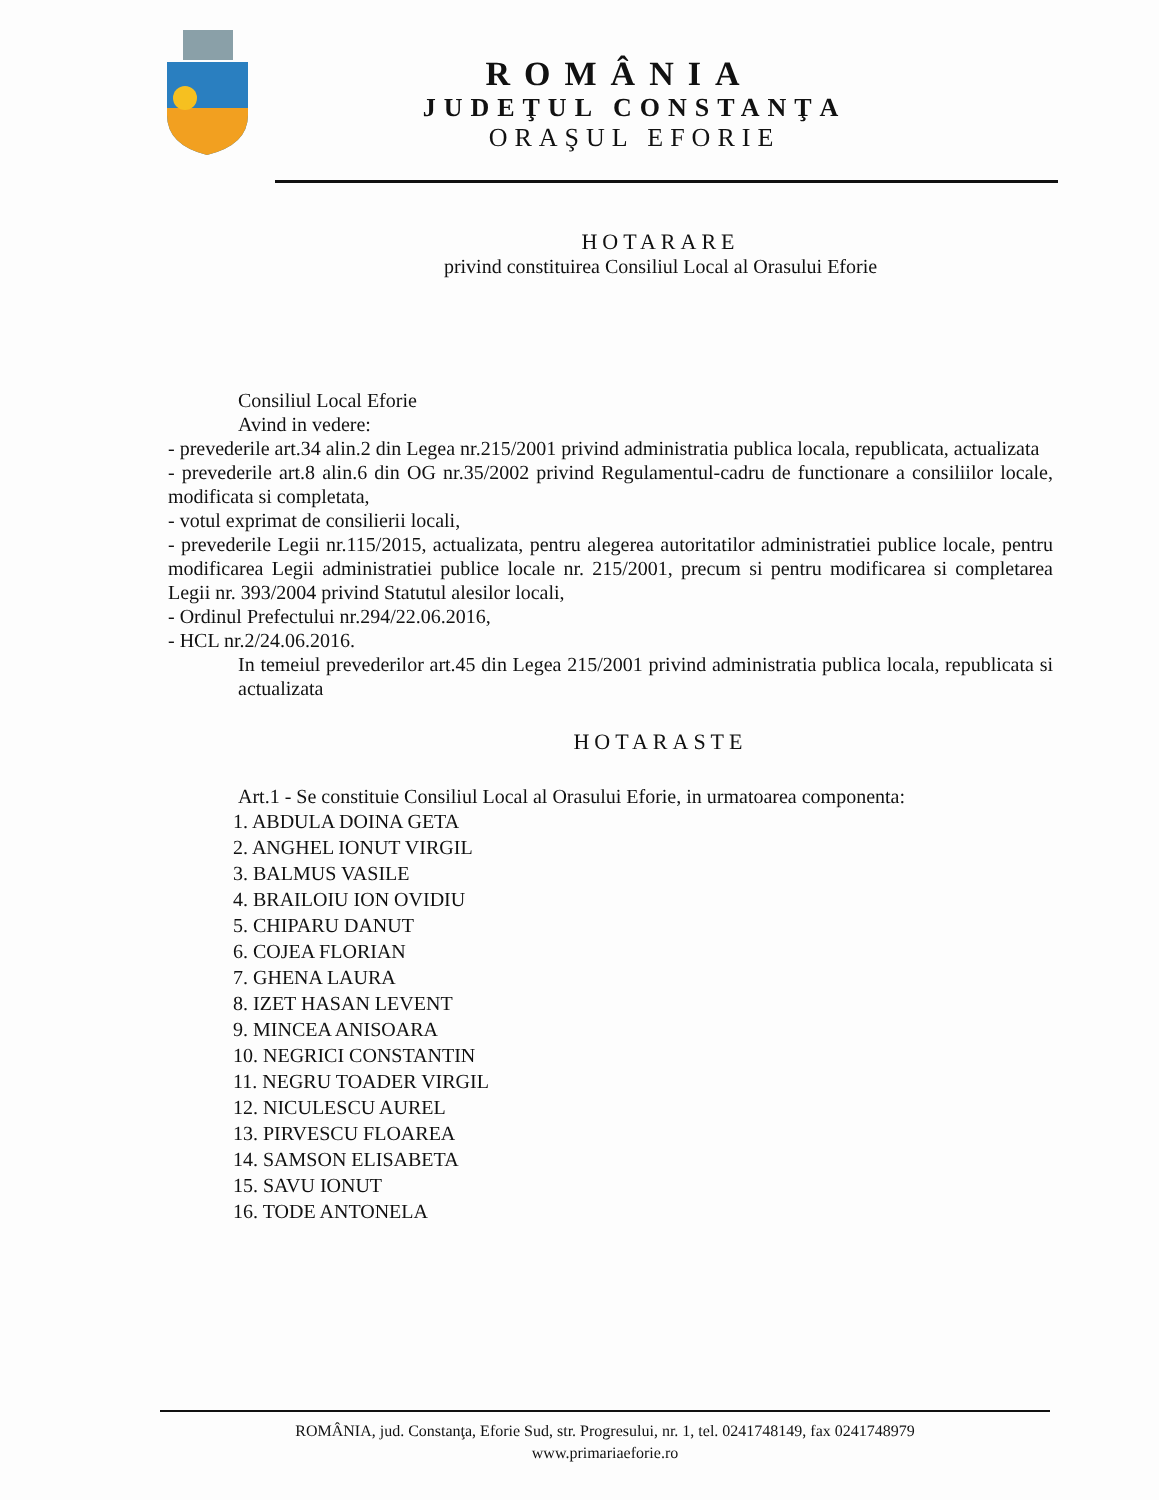ROMÂNIA
JUDEŢUL CONSTANŢA
ORAŞUL EFORIE
HOTARARE
privind constituirea Consiliul Local al Orasului Eforie
Consiliul Local Eforie
Avind in vedere:
- prevederile art.34 alin.2 din Legea nr.215/2001 privind administratia publica locala, republicata, actualizata
- prevederile art.8 alin.6 din OG nr.35/2002 privind Regulamentul-cadru de functionare a consiliilor locale, modificata si completata,
- votul exprimat de consilierii locali,
- prevederile Legii nr.115/2015, actualizata, pentru alegerea autoritatilor administratiei publice locale, pentru modificarea Legii administratiei publice locale nr. 215/2001, precum si pentru modificarea si completarea Legii nr. 393/2004 privind Statutul alesilor locali,
- Ordinul Prefectului nr.294/22.06.2016,
- HCL nr.2/24.06.2016.
In temeiul prevederilor art.45 din Legea 215/2001 privind administratia publica locala, republicata si actualizata
HOTARASTE
Art.1 - Se constituie Consiliul Local al Orasului Eforie, in urmatoarea componenta:
1. ABDULA DOINA GETA
2. ANGHEL IONUT VIRGIL
3. BALMUS VASILE
4. BRAILOIU ION OVIDIU
5. CHIPARU DANUT
6. COJEA FLORIAN
7. GHENA LAURA
8. IZET HASAN LEVENT
9. MINCEA ANISOARA
10. NEGRICI CONSTANTIN
11. NEGRU TOADER VIRGIL
12. NICULESCU AUREL
13. PIRVESCU FLOAREA
14. SAMSON ELISABETA
15. SAVU IONUT
16. TODE ANTONELA
ROMÂNIA, jud. Constanţa, Eforie Sud, str. Progresului, nr. 1, tel. 0241748149, fax 0241748979
www.primariaeforie.ro